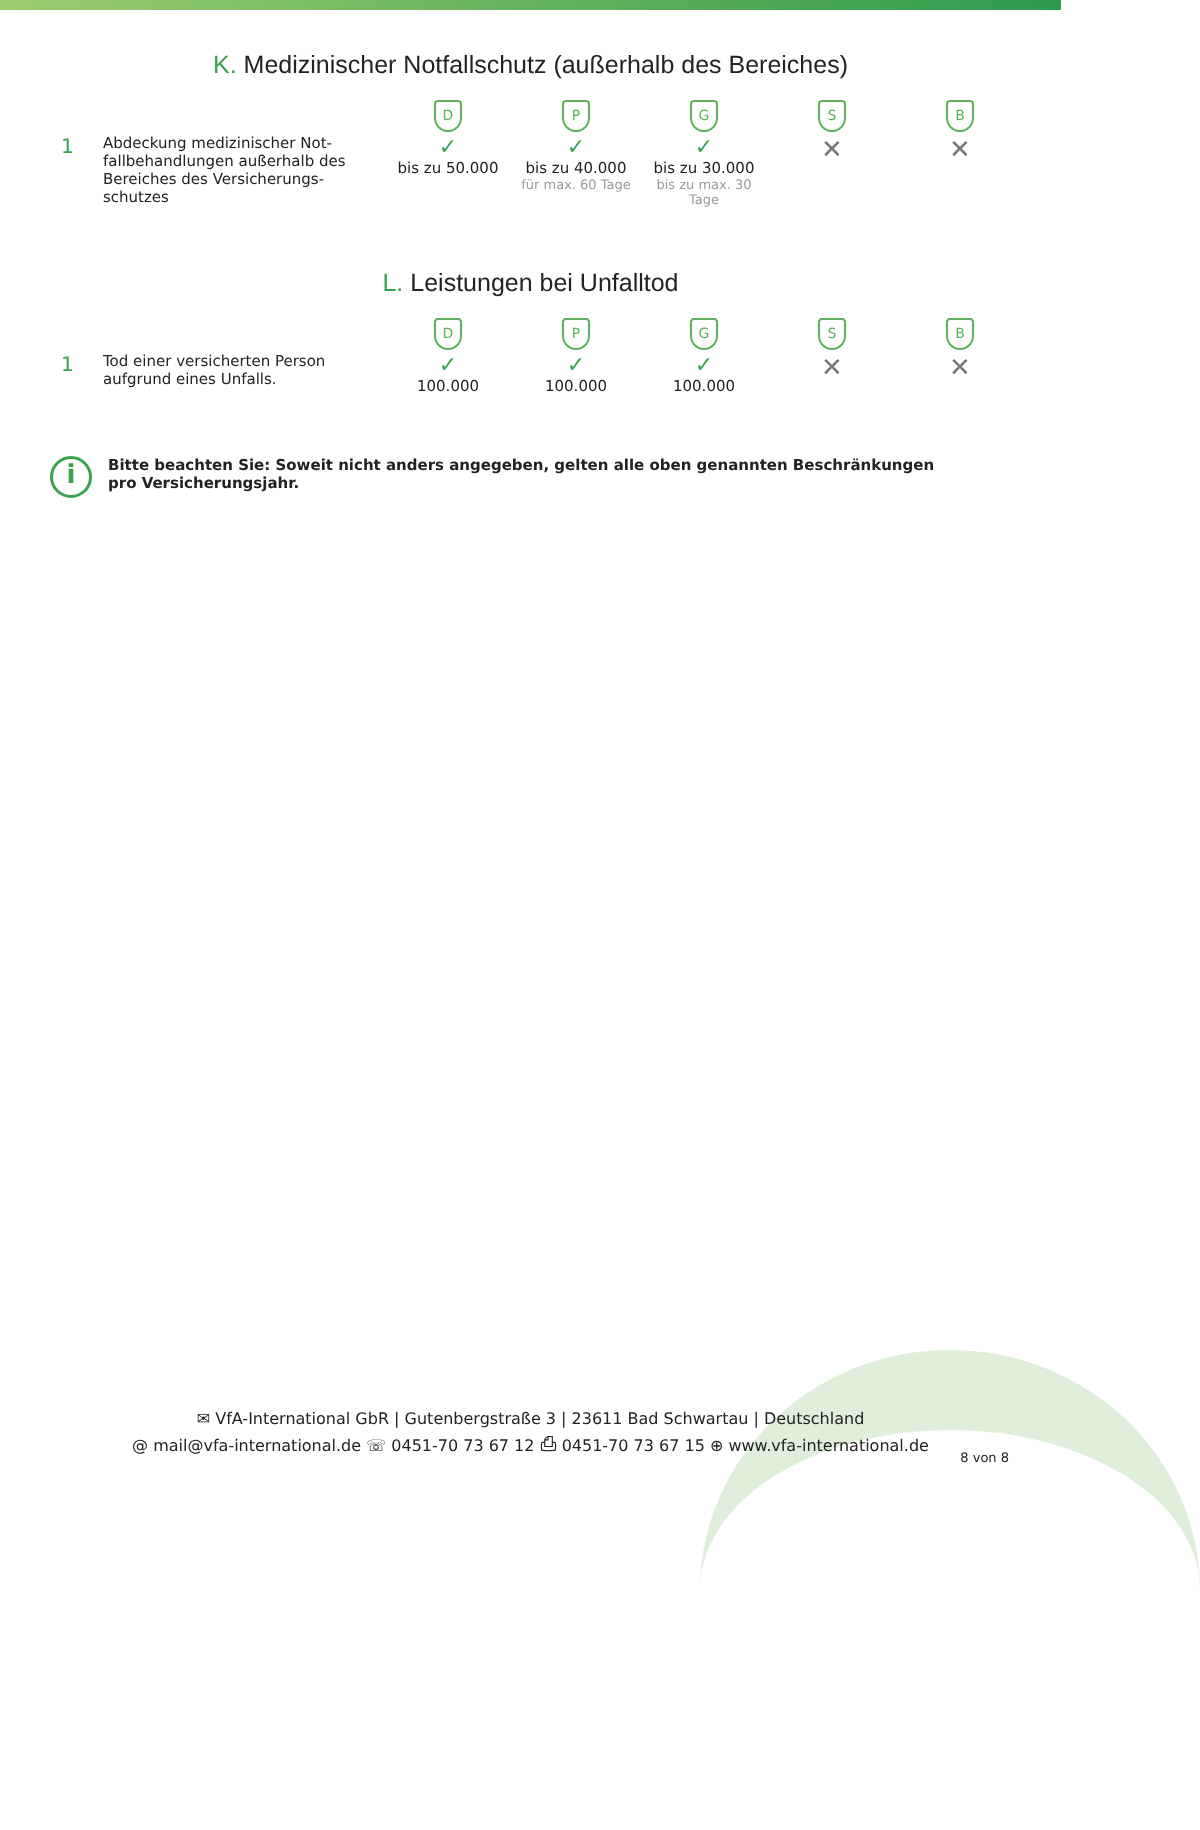K. Medizinischer Notfallschutz (außerhalb des Bereiches)
| | | D | P | G | S | B |
| 1 | Abdeckung medizinischer Not-fallbehandlungen außerhalb des Bereiches des Versicherungs-schutzes | ✓ bis zu 50.000 | ✓ bis zu 40.000 für max. 60 Tage | ✓ bis zu 30.000 bis zu max. 30 Tage | ✕ | ✕ |
L. Leistungen bei Unfalltod
| | | D | P | G | S | B |
| 1 | Tod einer versicherten Person aufgrund eines Unfalls. | ✓ 100.000 | ✓ 100.000 | ✓ 100.000 | ✕ | ✕ |
i
Bitte beachten Sie: Soweit nicht anders angegeben, gelten alle oben genannten Beschränkungen pro Versicherungsjahr.
✉ VfA-International GbR | Gutenbergstraße 3 | 23611 Bad Schwartau | Deutschland
@ mail@vfa-international.de ☏ 0451-70 73 67 12 ⎙ 0451-70 73 67 15 ⊕ www.vfa-international.de
8 von 8